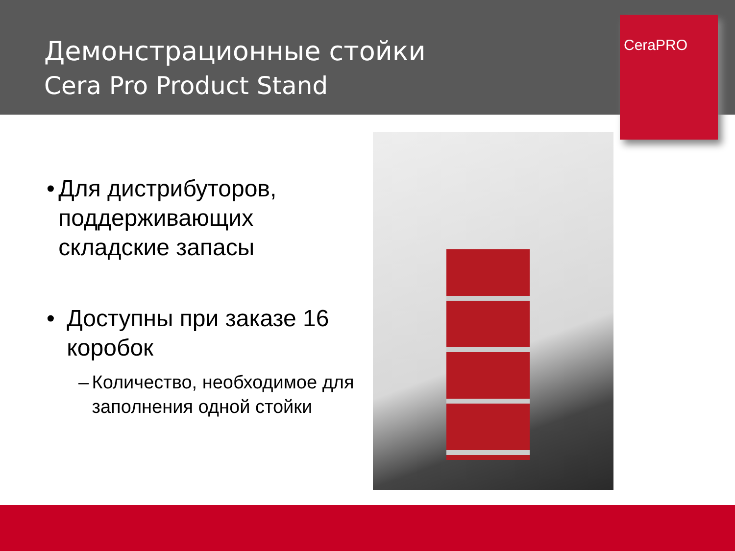Демонстрационные стойки
Cera Pro Product Stand
CeraPRO
• Для дистрибуторов, поддерживающих складские запасы
• Доступны при заказе 16 коробок
– Количество, необходимое для заполнения одной стойки